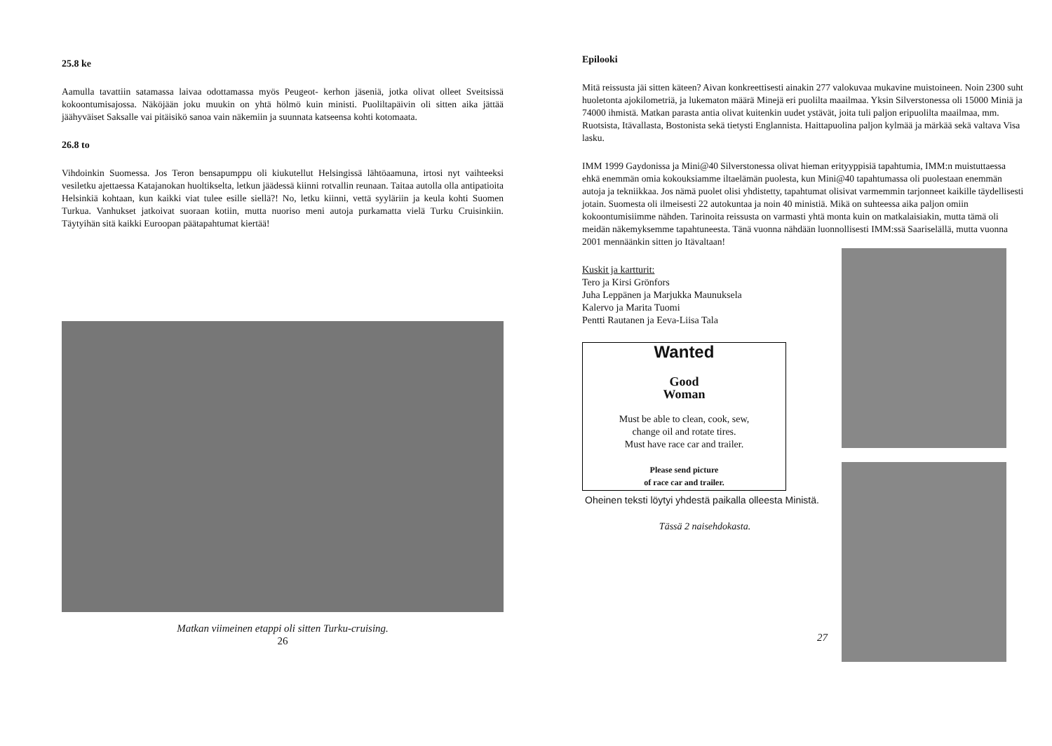25.8 ke
Aamulla tavattiin satamassa laivaa odottamassa myös Peugeot- kerhon jäseniä, jotka olivat olleet Sveitsissä kokoontumisajossa. Näköjään joku muukin on yhtä hölmö kuin ministi. Puoliltapäivin oli sitten aika jättää jäähyväiset Saksalle vai pitäisikö sanoa vain näkemiin ja suunnata katseensa kohti kotomaata.
26.8 to
Vihdoinkin Suomessa. Jos Teron bensapumppu oli kiukutellut Helsingissä lähtöaamuna, irtosi nyt vaihteeksi vesiletku ajettaessa Katajanokan huoltikselta, letkun jäädessä kiinni rotvallin reunaan. Taitaa autolla olla antipatioita Helsinkiä kohtaan, kun kaikki viat tulee esille siellä?! No, letku kiinni, vettä syyläriin ja keula kohti Suomen Turkua. Vanhukset jatkoivat suoraan kotiin, mutta nuoriso meni autoja purkamatta vielä Turku Cruisinkiin. Täytyihän sitä kaikki Euroopan päätapahtumat kiertää!
Matkan viimeinen etappi oli sitten Turku-cruising.
26
Epilooki
Mitä reissusta jäi sitten käteen? Aivan konkreettisesti ainakin 277 valokuvaa mukavine muistoineen. Noin 2300 suht huoletonta ajokilometriä, ja lukematon määrä Minejä eri puolilta maailmaa. Yksin Silverstonessa oli 15000 Miniä ja 74000 ihmistä. Matkan parasta antia olivat kuitenkin uudet ystävät, joita tuli paljon eripuolilta maailmaa, mm. Ruotsista, Itävallasta, Bostonista sekä tietysti Englannista. Haittapuolina paljon kylmää ja märkää sekä valtava Visa lasku.
IMM 1999 Gaydonissa ja Mini@40 Silverstonessa olivat hieman erityyppisiä tapahtumia, IMM:n muistuttaessa ehkä enemmän omia kokouksiamme iltaelämän puolesta, kun Mini@40 tapahtumassa oli puolestaan enemmän autoja ja tekniikkaa. Jos nämä puolet olisi yhdistetty, tapahtumat olisivat varmemmin tarjonneet kaikille täydellisesti jotain. Suomesta oli ilmeisesti 22 autokuntaa ja noin 40 ministiä. Mikä on suhteessa aika paljon omiin kokoontumisiimme nähden. Tarinoita reissusta on varmasti yhtä monta kuin on matkalaisiakin, mutta tämä oli meidän näkemyksemme tapahtuneesta. Tänä vuonna nähdään luonnollisesti IMM:ssä Saariselällä, mutta vuonna 2001 mennäänkin sitten jo Itävaltaan!
Kuskit ja kartturit:
Tero ja Kirsi Grönfors
Juha Leppänen ja Marjukka Maunuksela
Kalervo ja Marita Tuomi
Pentti Rautanen ja Eeva-Liisa Tala
Wanted
Good
Woman
Must be able to clean, cook, sew,
change oil and rotate tires.
Must have race car and trailer.
Please send picture
of race car and trailer.
Oheinen teksti löytyi yhdestä paikalla olleesta Ministä.
Tässä 2 naisehdokasta.
27